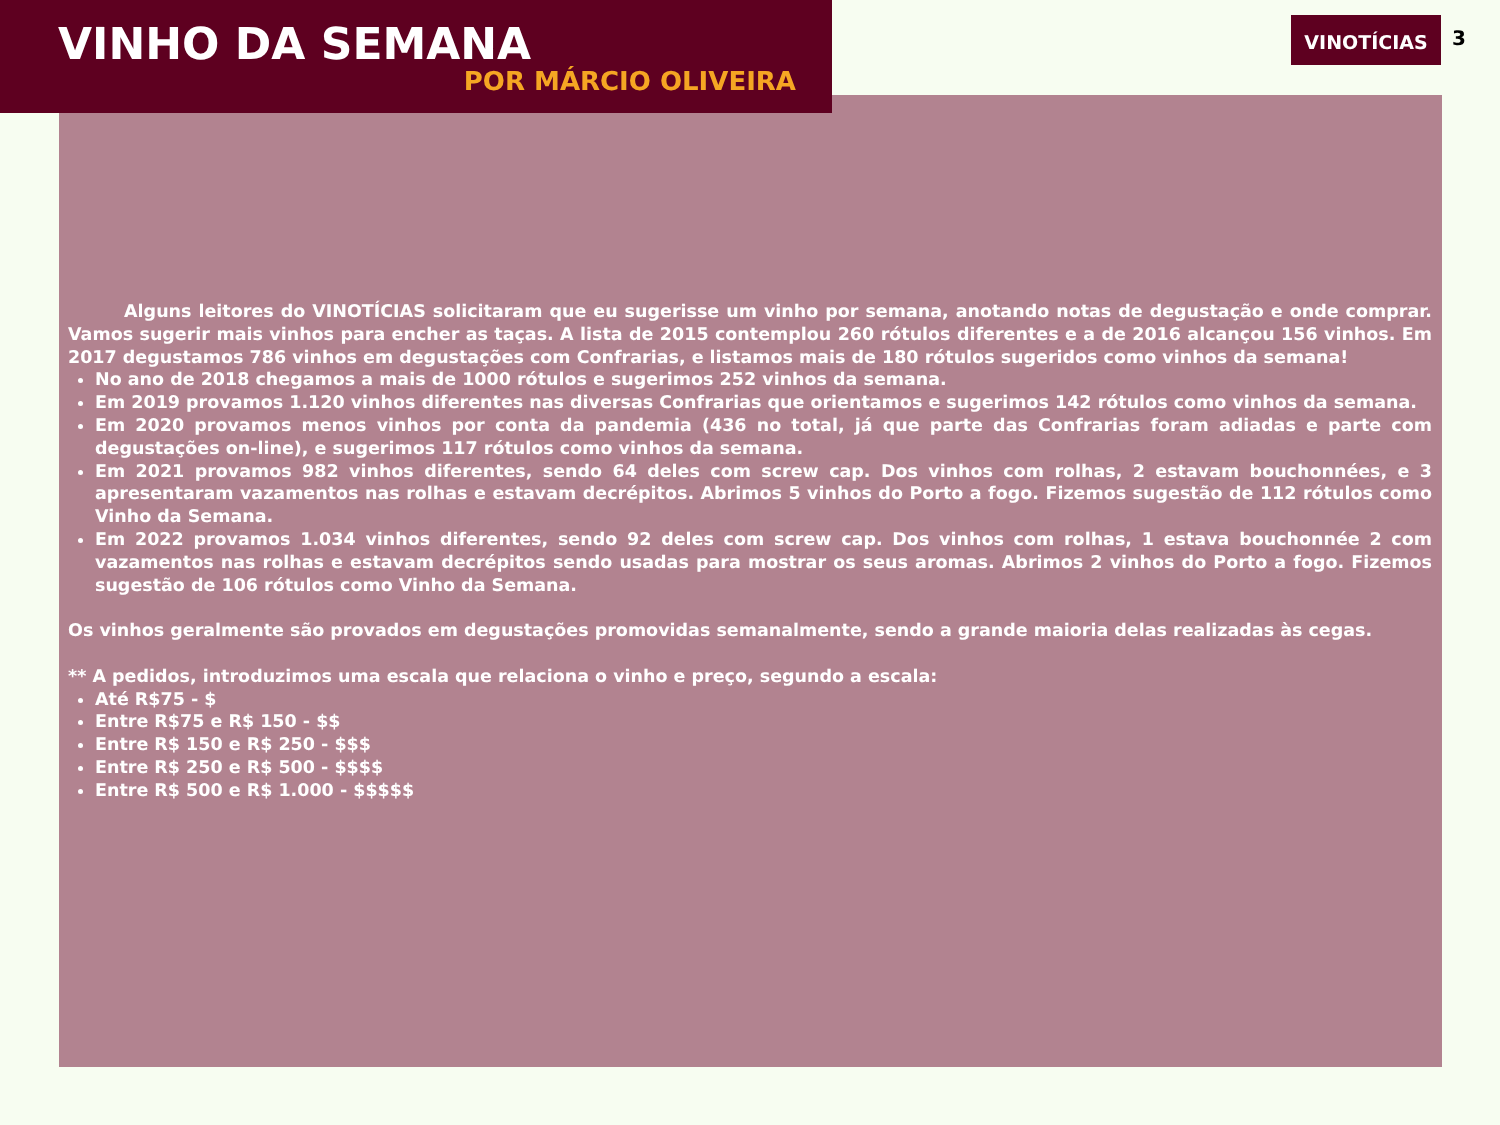VINHO DA SEMANA
POR MÁRCIO OLIVEIRA
VINOTÍCIAS 3
Alguns leitores do VINOTÍCIAS solicitaram que eu sugerisse um vinho por semana, anotando notas de degustação e onde comprar. Vamos sugerir mais vinhos para encher as taças. A lista de 2015 contemplou 260 rótulos diferentes e a de 2016 alcançou 156 vinhos. Em 2017 degustamos 786 vinhos em degustações com Confrarias, e listamos mais de 180 rótulos sugeridos como vinhos da semana!
No ano de 2018 chegamos a mais de 1000 rótulos e sugerimos 252 vinhos da semana.
Em 2019 provamos 1.120 vinhos diferentes nas diversas Confrarias que orientamos e sugerimos 142 rótulos como vinhos da semana.
Em 2020 provamos menos vinhos por conta da pandemia (436 no total, já que parte das Confrarias foram adiadas e parte com degustações on-line), e sugerimos 117 rótulos como vinhos da semana.
Em 2021 provamos 982 vinhos diferentes, sendo 64 deles com screw cap. Dos vinhos com rolhas, 2 estavam bouchonnées, e 3 apresentaram vazamentos nas rolhas e estavam decrépitos. Abrimos 5 vinhos do Porto a fogo. Fizemos sugestão de 112 rótulos como Vinho da Semana.
Em 2022 provamos 1.034 vinhos diferentes, sendo 92 deles com screw cap. Dos vinhos com rolhas, 1 estava bouchonnée 2 com vazamentos nas rolhas e estavam decrépitos sendo usadas para mostrar os seus aromas. Abrimos 2 vinhos do Porto a fogo. Fizemos sugestão de 106 rótulos como Vinho da Semana.
Os vinhos geralmente são provados em degustações promovidas semanalmente, sendo a grande maioria delas realizadas às cegas.
** A pedidos, introduzimos uma escala que relaciona o vinho e preço, segundo a escala:
Até R$75 - $
Entre R$75 e R$ 150 - $$
Entre R$ 150 e R$ 250 - $$$
Entre R$ 250 e R$ 500 - $$$$
Entre R$ 500 e R$ 1.000 - $$$$$